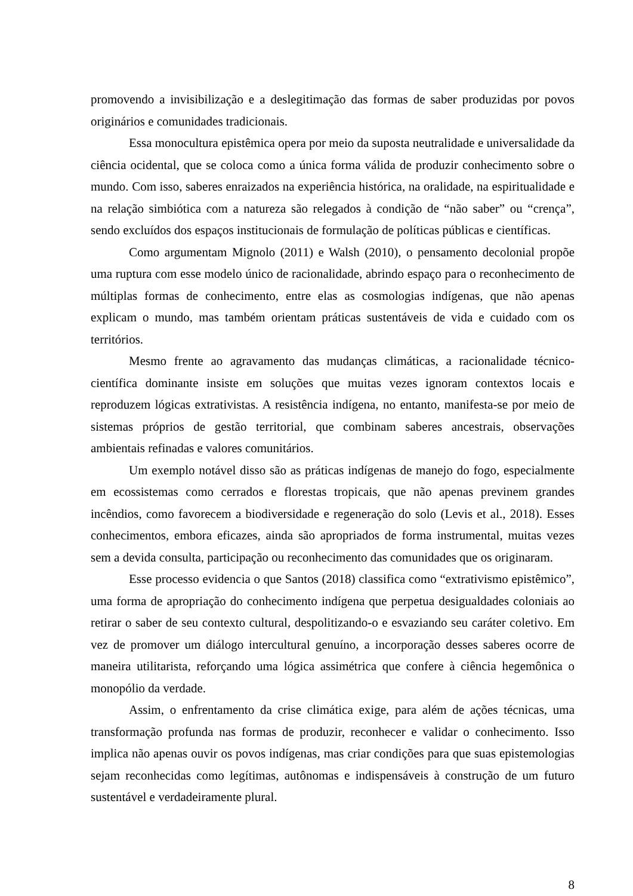promovendo a invisibilização e a deslegitimação das formas de saber produzidas por povos originários e comunidades tradicionais.
Essa monocultura epistêmica opera por meio da suposta neutralidade e universalidade da ciência ocidental, que se coloca como a única forma válida de produzir conhecimento sobre o mundo. Com isso, saberes enraizados na experiência histórica, na oralidade, na espiritualidade e na relação simbiótica com a natureza são relegados à condição de “não saber” ou “crença”, sendo excluídos dos espaços institucionais de formulação de políticas públicas e científicas.
Como argumentam Mignolo (2011) e Walsh (2010), o pensamento decolonial propõe uma ruptura com esse modelo único de racionalidade, abrindo espaço para o reconhecimento de múltiplas formas de conhecimento, entre elas as cosmologias indígenas, que não apenas explicam o mundo, mas também orientam práticas sustentáveis de vida e cuidado com os territórios.
Mesmo frente ao agravamento das mudanças climáticas, a racionalidade técnico-científica dominante insiste em soluções que muitas vezes ignoram contextos locais e reproduzem lógicas extrativistas. A resistência indígena, no entanto, manifesta-se por meio de sistemas próprios de gestão territorial, que combinam saberes ancestrais, observações ambientais refinadas e valores comunitários.
Um exemplo notável disso são as práticas indígenas de manejo do fogo, especialmente em ecossistemas como cerrados e florestas tropicais, que não apenas previnem grandes incêndios, como favorecem a biodiversidade e regeneração do solo (Levis et al., 2018). Esses conhecimentos, embora eficazes, ainda são apropriados de forma instrumental, muitas vezes sem a devida consulta, participação ou reconhecimento das comunidades que os originaram.
Esse processo evidencia o que Santos (2018) classifica como “extrativismo epistêmico”, uma forma de apropriação do conhecimento indígena que perpetua desigualdades coloniais ao retirar o saber de seu contexto cultural, despolitizando-o e esvaziando seu caráter coletivo. Em vez de promover um diálogo intercultural genuíno, a incorporação desses saberes ocorre de maneira utilitarista, reforçando uma lógica assimétrica que confere à ciência hegemônica o monopólio da verdade.
Assim, o enfrentamento da crise climática exige, para além de ações técnicas, uma transformação profunda nas formas de produzir, reconhecer e validar o conhecimento. Isso implica não apenas ouvir os povos indígenas, mas criar condições para que suas epistemologias sejam reconhecidas como legítimas, autônomas e indispensáveis à construção de um futuro sustentável e verdadeiramente plural.
8